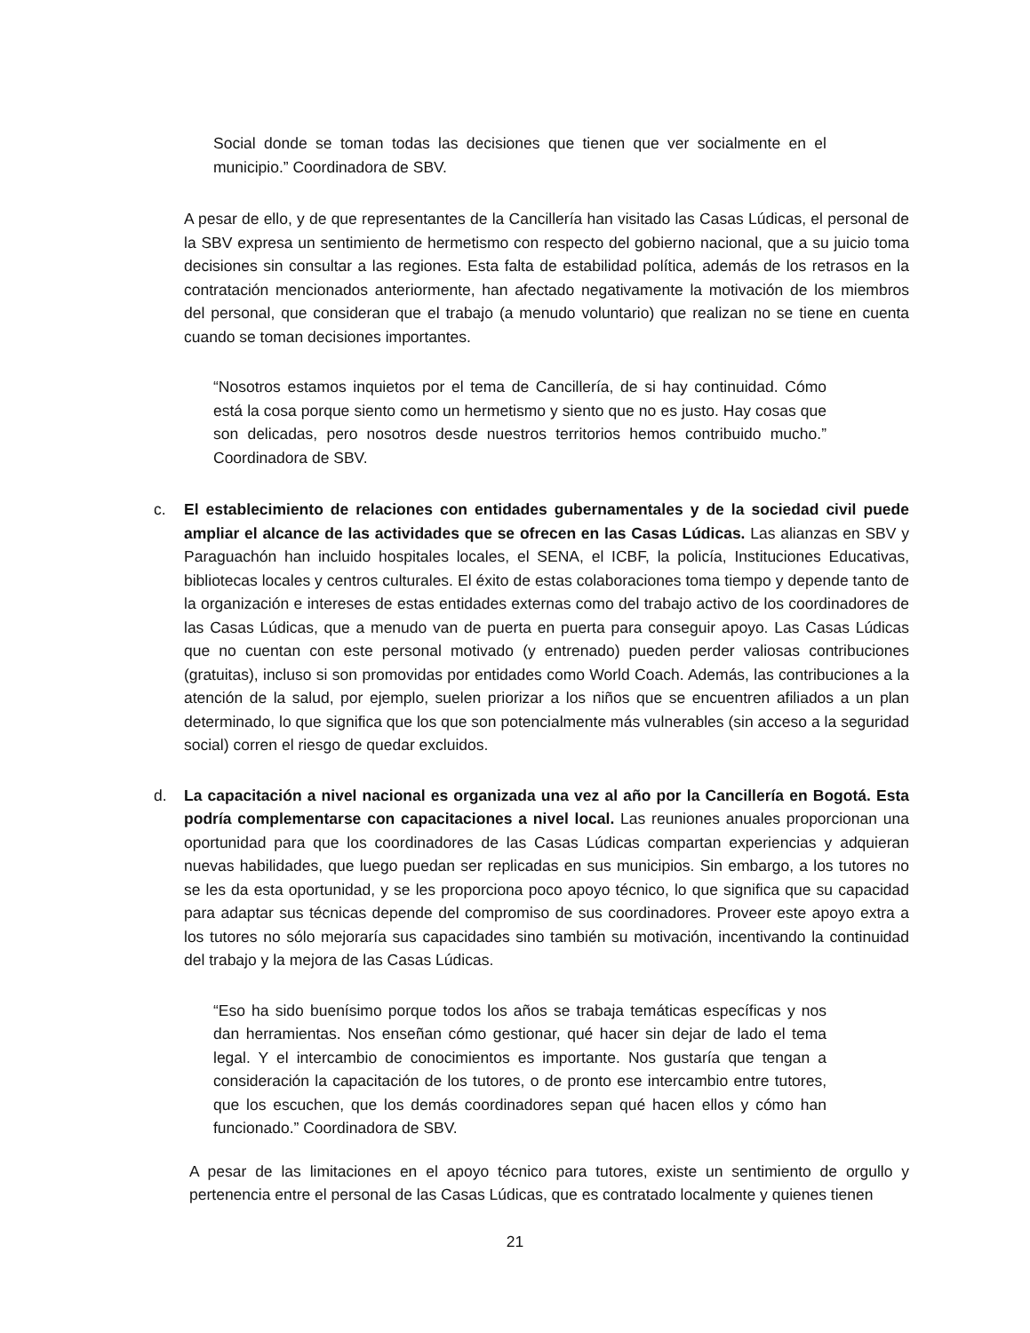Social donde se toman todas las decisiones que tienen que ver socialmente en el municipio.” Coordinadora de SBV.
A pesar de ello, y de que representantes de la Cancillería han visitado las Casas Lúdicas, el personal de la SBV expresa un sentimiento de hermetismo con respecto del gobierno nacional, que a su juicio toma decisiones sin consultar a las regiones. Esta falta de estabilidad política, además de los retrasos en la contratación mencionados anteriormente, han afectado negativamente la motivación de los miembros del personal, que consideran que el trabajo (a menudo voluntario) que realizan no se tiene en cuenta cuando se toman decisiones importantes.
“Nosotros estamos inquietos por el tema de Cancillería, de si hay continuidad. Cómo está la cosa porque siento como un hermetismo y siento que no es justo. Hay cosas que son delicadas, pero nosotros desde nuestros territorios hemos contribuido mucho.” Coordinadora de SBV.
c. El establecimiento de relaciones con entidades gubernamentales y de la sociedad civil puede ampliar el alcance de las actividades que se ofrecen en las Casas Lúdicas. Las alianzas en SBV y Paraguachón han incluido hospitales locales, el SENA, el ICBF, la policía, Instituciones Educativas, bibliotecas locales y centros culturales. El éxito de estas colaboraciones toma tiempo y depende tanto de la organización e intereses de estas entidades externas como del trabajo activo de los coordinadores de las Casas Lúdicas, que a menudo van de puerta en puerta para conseguir apoyo. Las Casas Lúdicas que no cuentan con este personal motivado (y entrenado) pueden perder valiosas contribuciones (gratuitas), incluso si son promovidas por entidades como World Coach. Además, las contribuciones a la atención de la salud, por ejemplo, suelen priorizar a los niños que se encuentren afiliados a un plan determinado, lo que significa que los que son potencialmente más vulnerables (sin acceso a la seguridad social) corren el riesgo de quedar excluidos.
d. La capacitación a nivel nacional es organizada una vez al año por la Cancillería en Bogotá. Esta podría complementarse con capacitaciones a nivel local. Las reuniones anuales proporcionan una oportunidad para que los coordinadores de las Casas Lúdicas compartan experiencias y adquieran nuevas habilidades, que luego puedan ser replicadas en sus municipios. Sin embargo, a los tutores no se les da esta oportunidad, y se les proporciona poco apoyo técnico, lo que significa que su capacidad para adaptar sus técnicas depende del compromiso de sus coordinadores. Proveer este apoyo extra a los tutores no sólo mejoraría sus capacidades sino también su motivación, incentivando la continuidad del trabajo y la mejora de las Casas Lúdicas.
“Eso ha sido buenísimo porque todos los años se trabaja temáticas específicas y nos dan herramientas. Nos enseñan cómo gestionar, qué hacer sin dejar de lado el tema legal. Y el intercambio de conocimientos es importante. Nos gustaría que tengan a consideración la capacitación de los tutores, o de pronto ese intercambio entre tutores, que los escuchen, que los demás coordinadores sepan qué hacen ellos y cómo han funcionado.” Coordinadora de SBV.
A pesar de las limitaciones en el apoyo técnico para tutores, existe un sentimiento de orgullo y pertenencia entre el personal de las Casas Lúdicas, que es contratado localmente y quienes tienen
21